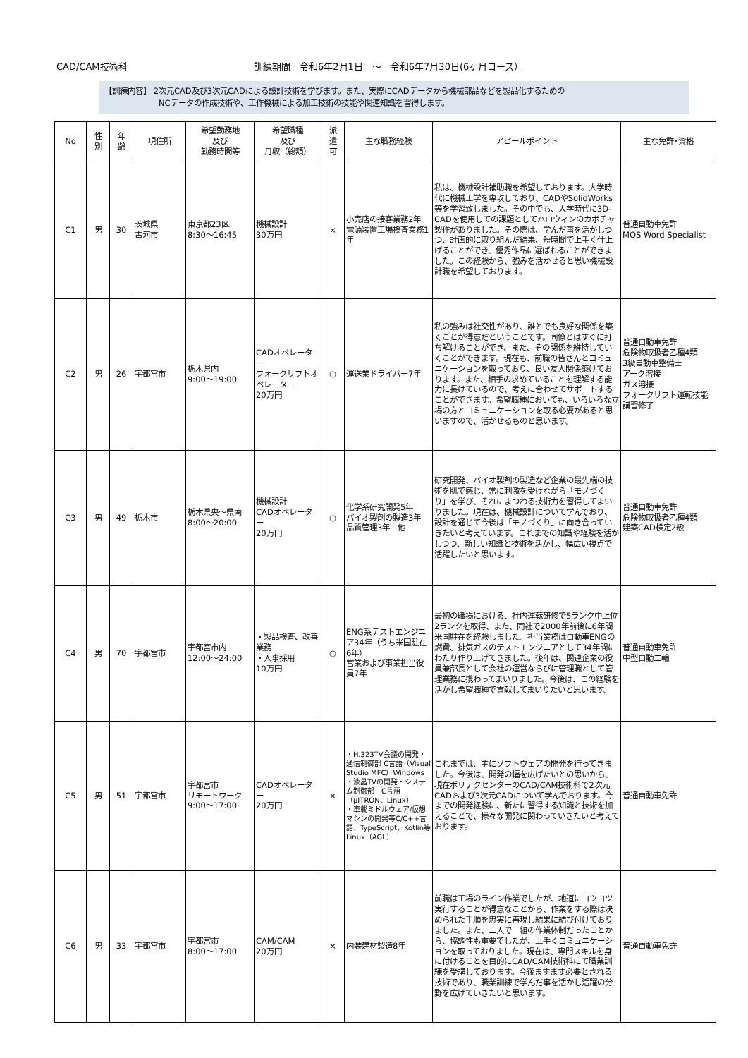CAD/CAM技術科 訓練期間　令和6年2月1日　～　令和6年7月30日(6ヶ月コース）
【訓練内容】 2次元CAD及び3次元CADによる設計技術を学びます。また、実際にCADデータから機械部品などを製品化するための
　　　　　　　NCデータの作成技術や、工作機械による加工技術の技能や関連知識を習得します。
| No | 性 別 | 年 齢 | 現住所 | 希望勤務地 及び 勤務時間等 | 希望職種 及び 月収（総額） | 派 遣 可 | 主な職務経験 | アピールポイント | 主な免許･資格 |
| --- | --- | --- | --- | --- | --- | --- | --- | --- | --- |
| C1 | 男 | 30 | 茨城県 古河市 | 東京都23区 8:30～16:45 | 機械設計 30万円 | × | 小売店の接客業務2年 電源装置工場検査業務1年 | 私は、機械設計補助職を希望しております。大学時代に機械工学を専攻しており、CADやSolidWorks等を学習致しました。その中でも、大学時代に3D-CADを使用しての課題としてハロウィンのカボチャ製作がありました。その際は、学んだ事を活かしつつ、計画的に取り組んだ結果、短時間で上手く仕上げることができ、優秀作品に選ばれることができました。この経験から、強みを活かせると思い機械設計職を希望しております。 | 普通自動車免許 MOS Word Specialist |
| C2 | 男 | 26 | 宇都宮市 | 栃木県内 9:00～19:00 | CADオペレーター フォークリフトオペレーター 20万円 | ○ | 運送業ドライバー7年 | 私の強みは社交性があり、誰とでも良好な関係を築くことが得意だということです。同僚とはすぐに打ち解けることができ、また、その関係を維持していくことができます。現在も、前職の皆さんとコミュニケーションを取っており、良い友人関係築けております。また、相手の求めていることを理解する能力に長けているので、考えに合わせてサポートすることができます。希望職種においても、いろいろな立場の方とコミュニケーションを取る必要があると思いますので、活かせるものと思います。 | 普通自動車免許 危険物取扱者乙種4類 3級自動車整備士 アーク溶接 ガス溶接 フォークリフト運転技能講習修了 |
| C3 | 男 | 49 | 栃木市 | 栃木県央～県南 8:00～20:00 | 機械設計 CADオペレーター 20万円 | ○ | 化学系研究開発5年 バイオ製剤の製造3年 品質管理3年 他 | 研究開発、バイオ製剤の製造など企業の最先端の技術を肌で感じ、常に刺激を受けながら「モノづくり」を学び、それにまつわる技術力を習得してまいりました。現在は、機械設計について学んでおり、設計を通じて今後は「モノづくり」に向き合っていきたいと考えています。これまでの知識や経験を活かしつつ、新しい知識と技術を活かし、幅広い視点で活躍したいと思います。 | 普通自動車免許 危険物取扱者乙種4類 建築CAD検定2級 |
| C4 | 男 | 70 | 宇都宮市 | 宇都宮市内 12:00～24:00 | ・製品検査、改善業務 ・人事採用 10万円 | ○ | ENG系テストエンジニア34年（うち米国駐在6年） 営業および事業担当役員7年 | 最初の職場における、社内運転研修で5ランク中上位2ランクを取得、また、同社で2000年前後に6年間米国駐在を経験しました。担当業務は自動車ENGの燃費、排気ガスのテストエンジニアとして34年間にわたり作り上げてきました。後年は、関連企業の役員兼部長として会社の運営ならびに管理職として管理業務に携わってまいりました。今後は、この経験を活かし希望職種で貢献してまいりたいと思います。 | 普通自動車免許 中型自動二輪 |
| C5 | 男 | 51 | 宇都宮市 | 宇都宮市 リモートワーク 9:00～17:00 | CADオペレーター 20万円 | × | ・H.323TV会議の開発・通信制御部 C言語（Visual Studio MFC）Windows ・液晶TVの開発・システム制御部 C言語（μITRON、Linux） ・車載ミドルウェア/仮想マシンの開発等C/C++言語、TypeScript、Kotlin等Linux（AGL） | これまでは、主にソフトウェアの開発を行ってきました。今後は、開発の幅を広げたいとの思いから、現在ポリテクセンターのCAD/CAM技術科で2次元CADおよび3次元CADについて学んでおります。今までの開発経験に、新たに習得する知識と技術を加えることで、様々な開発に関わっていきたいと考えております。 | 普通自動車免許 |
| C6 | 男 | 33 | 宇都宮市 | 宇都宮市 8:00～17:00 | CAM/CAM 20万円 | × | 内装建材製造8年 | 前職は工場のライン作業でしたが、地道にコツコツ実行することが得意なことから、作業をする際は決められた手順を忠実に再現し結果に結び付けておりました。また、二人で一組の作業体制だったことから、協調性も重要でしたが、上手くコミュニケーションを取っておりました。現在は、専門スキルを身に付けることを目的にCAD/CAM技術科にて職業訓練を受講しております。今後ますます必要とされる技術であり、職業訓練で学んだ事を活かし活躍の分野を広げていきたいと思います。 | 普通自動車免許 |